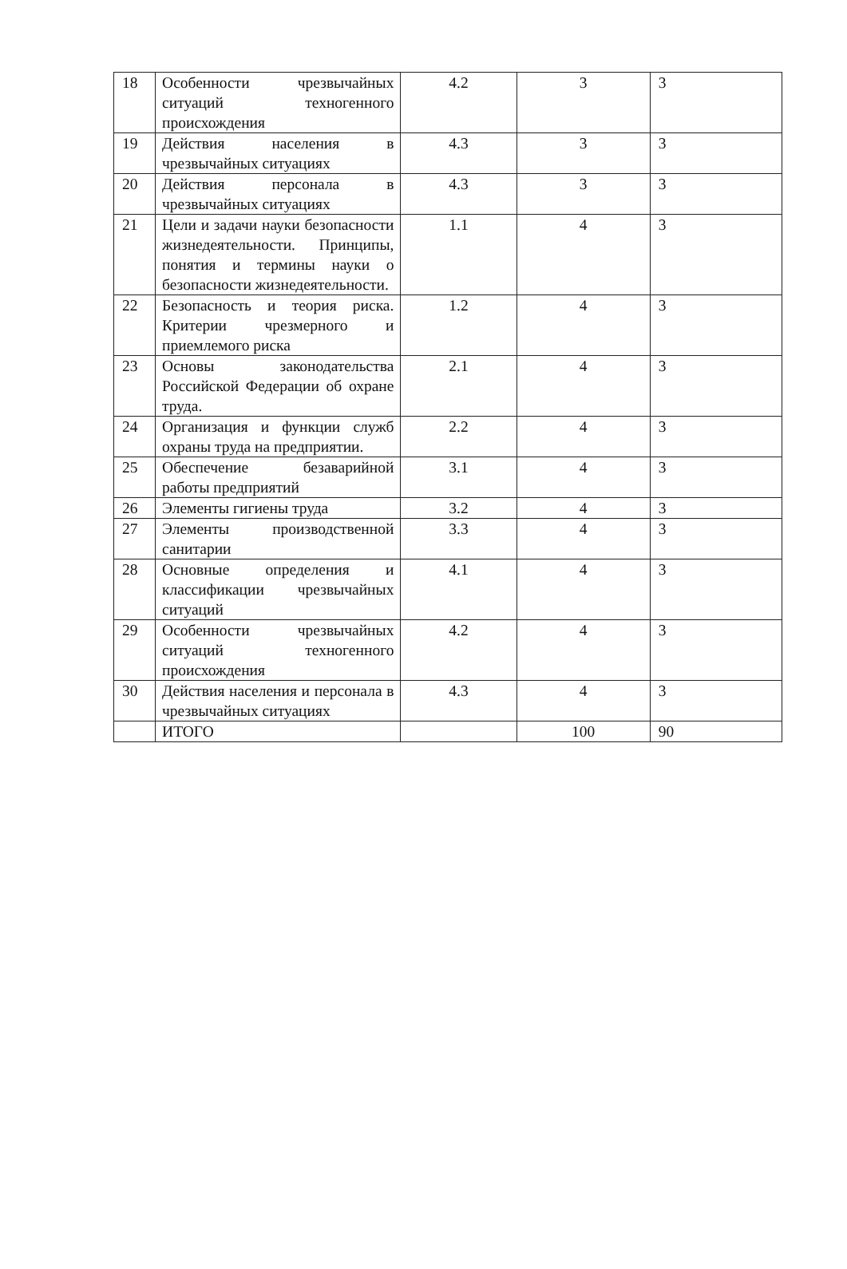| 18 | Особенности чрезвычайных ситуаций техногенного происхождения | 4.2 | 3 | 3 |
| 19 | Действия населения в чрезвычайных ситуациях | 4.3 | 3 | 3 |
| 20 | Действия персонала в чрезвычайных ситуациях | 4.3 | 3 | 3 |
| 21 | Цели и задачи науки безопасности жизнедеятельности. Принципы, понятия и термины науки о безопасности жизнедеятельности. | 1.1 | 4 | 3 |
| 22 | Безопасность и теория риска. Критерии чрезмерного и приемлемого риска | 1.2 | 4 | 3 |
| 23 | Основы законодательства Российской Федерации об охране труда. | 2.1 | 4 | 3 |
| 24 | Организация и функции служб охраны труда на предприятии. | 2.2 | 4 | 3 |
| 25 | Обеспечение безаварийной работы предприятий | 3.1 | 4 | 3 |
| 26 | Элементы гигиены труда | 3.2 | 4 | 3 |
| 27 | Элементы производственной санитарии | 3.3 | 4 | 3 |
| 28 | Основные определения и классификации чрезвычайных ситуаций | 4.1 | 4 | 3 |
| 29 | Особенности чрезвычайных ситуаций техногенного происхождения | 4.2 | 4 | 3 |
| 30 | Действия населения и персонала в чрезвычайных ситуациях | 4.3 | 4 | 3 |
| | ИТОГО | | 100 | 90 |